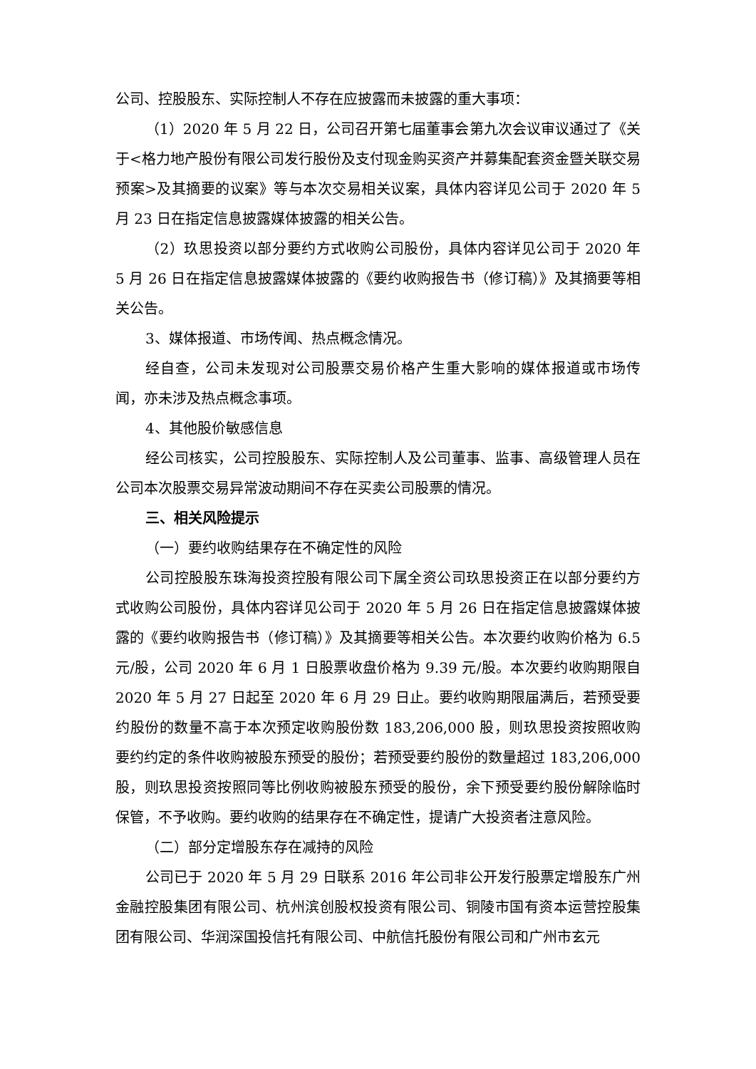公司、控股股东、实际控制人不存在应披露而未披露的重大事项：
（1）2020 年 5 月 22 日，公司召开第七届董事会第九次会议审议通过了《关于<格力地产股份有限公司发行股份及支付现金购买资产并募集配套资金暨关联交易预案>及其摘要的议案》等与本次交易相关议案，具体内容详见公司于 2020 年 5 月 23 日在指定信息披露媒体披露的相关公告。
（2）玖思投资以部分要约方式收购公司股份，具体内容详见公司于 2020 年 5 月 26 日在指定信息披露媒体披露的《要约收购报告书（修订稿）》及其摘要等相关公告。
3、媒体报道、市场传闻、热点概念情况。
经自查，公司未发现对公司股票交易价格产生重大影响的媒体报道或市场传闻，亦未涉及热点概念事项。
4、其他股价敏感信息
经公司核实，公司控股股东、实际控制人及公司董事、监事、高级管理人员在公司本次股票交易异常波动期间不存在买卖公司股票的情况。
三、相关风险提示
（一）要约收购结果存在不确定性的风险
公司控股股东珠海投资控股有限公司下属全资公司玖思投资正在以部分要约方式收购公司股份，具体内容详见公司于 2020 年 5 月 26 日在指定信息披露媒体披露的《要约收购报告书（修订稿）》及其摘要等相关公告。本次要约收购价格为 6.5 元/股，公司 2020 年 6 月 1 日股票收盘价格为 9.39 元/股。本次要约收购期限自 2020 年 5 月 27 日起至 2020 年 6 月 29 日止。要约收购期限届满后，若预受要约股份的数量不高于本次预定收购股份数 183,206,000 股，则玖思投资按照收购要约约定的条件收购被股东预受的股份；若预受要约股份的数量超过 183,206,000 股，则玖思投资按照同等比例收购被股东预受的股份，余下预受要约股份解除临时保管，不予收购。要约收购的结果存在不确定性，提请广大投资者注意风险。
（二）部分定增股东存在减持的风险
公司已于 2020 年 5 月 29 日联系 2016 年公司非公开发行股票定增股东广州金融控股集团有限公司、杭州滨创股权投资有限公司、铜陵市国有资本运营控股集团有限公司、华润深国投信托有限公司、中航信托股份有限公司和广州市玄元